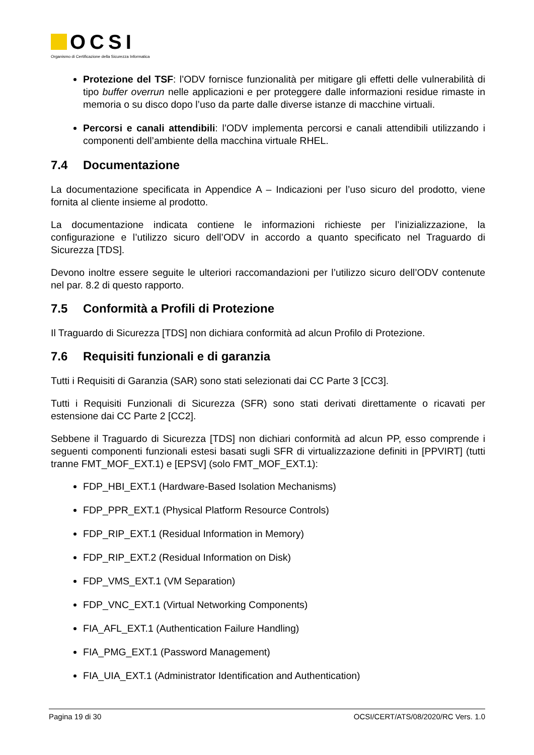OCSI
Organismo di Certificazione della Sicurezza Informatica
Protezione del TSF: l’ODV fornisce funzionalità per mitigare gli effetti delle vulnerabilità di tipo buffer overrun nelle applicazioni e per proteggere dalle informazioni residue rimaste in memoria o su disco dopo l’uso da parte dalle diverse istanze di macchine virtuali.
Percorsi e canali attendibili: l’ODV implementa percorsi e canali attendibili utilizzando i componenti dell’ambiente della macchina virtuale RHEL.
7.4 Documentazione
La documentazione specificata in Appendice A – Indicazioni per l’uso sicuro del prodotto, viene fornita al cliente insieme al prodotto.
La documentazione indicata contiene le informazioni richieste per l’inizializzazione, la configurazione e l’utilizzo sicuro dell’ODV in accordo a quanto specificato nel Traguardo di Sicurezza [TDS].
Devono inoltre essere seguite le ulteriori raccomandazioni per l’utilizzo sicuro dell’ODV contenute nel par. 8.2 di questo rapporto.
7.5 Conformità a Profili di Protezione
Il Traguardo di Sicurezza [TDS] non dichiara conformità ad alcun Profilo di Protezione.
7.6 Requisiti funzionali e di garanzia
Tutti i Requisiti di Garanzia (SAR) sono stati selezionati dai CC Parte 3 [CC3].
Tutti i Requisiti Funzionali di Sicurezza (SFR) sono stati derivati direttamente o ricavati per estensione dai CC Parte 2 [CC2].
Sebbene il Traguardo di Sicurezza [TDS] non dichiari conformità ad alcun PP, esso comprende i seguenti componenti funzionali estesi basati sugli SFR di virtualizzazione definiti in [PPVIRT] (tutti tranne FMT_MOF_EXT.1) e [EPSV] (solo FMT_MOF_EXT.1):
FDP_HBI_EXT.1 (Hardware-Based Isolation Mechanisms)
FDP_PPR_EXT.1 (Physical Platform Resource Controls)
FDP_RIP_EXT.1 (Residual Information in Memory)
FDP_RIP_EXT.2 (Residual Information on Disk)
FDP_VMS_EXT.1 (VM Separation)
FDP_VNC_EXT.1 (Virtual Networking Components)
FIA_AFL_EXT.1 (Authentication Failure Handling)
FIA_PMG_EXT.1 (Password Management)
FIA_UIA_EXT.1 (Administrator Identification and Authentication)
Pagina 19 di 30 OCSI/CERT/ATS/08/2020/RC Vers. 1.0